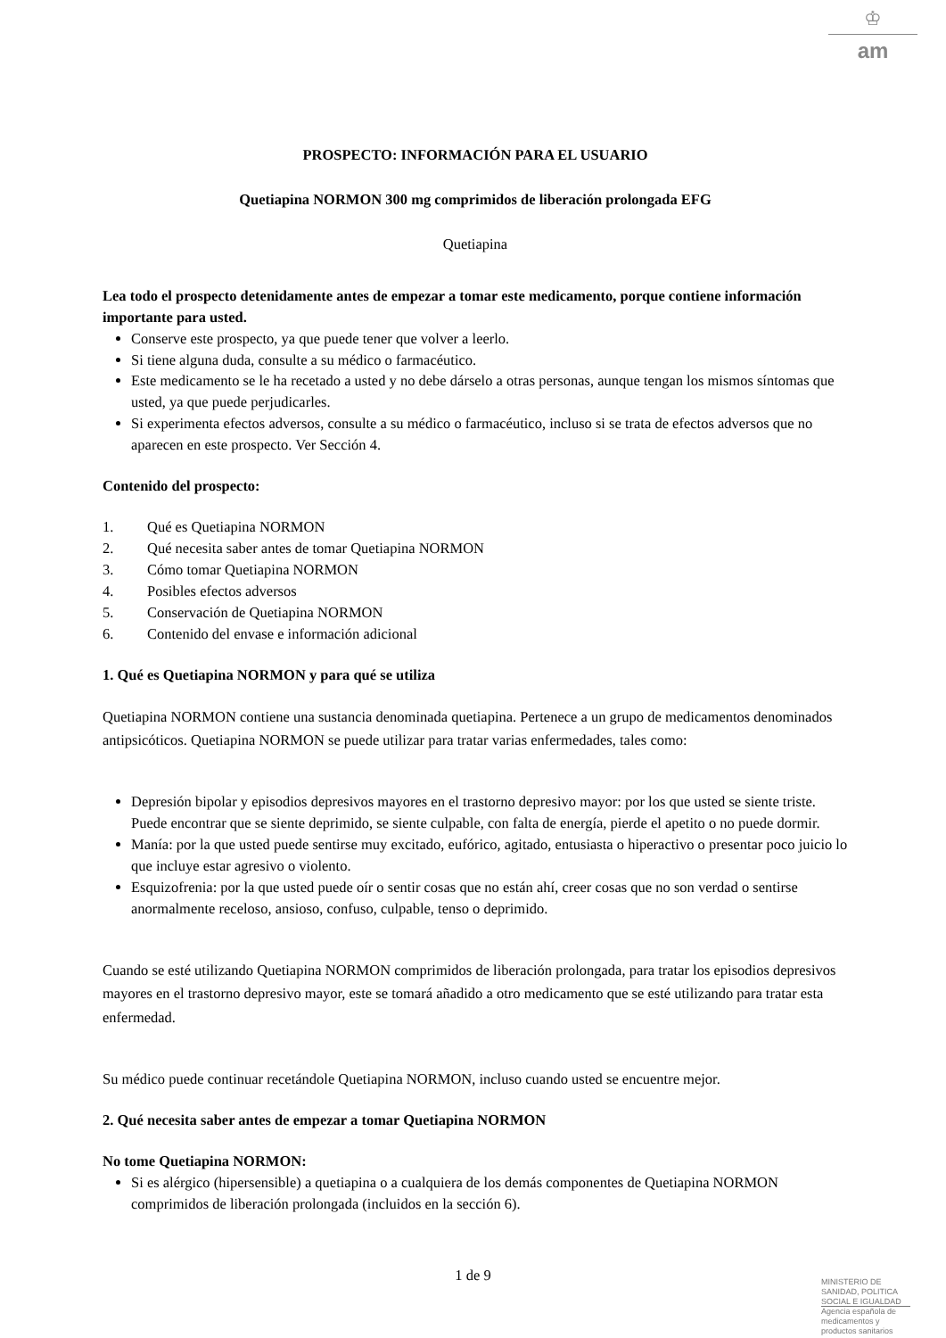♔
am
PROSPECTO: INFORMACIÓN PARA EL USUARIO
Quetiapina NORMON 300 mg comprimidos de liberación prolongada EFG
Quetiapina
Lea todo el prospecto detenidamente antes de empezar a tomar este medicamento, porque contiene información importante para usted.
Conserve este prospecto, ya que puede tener que volver a leerlo.
Si tiene alguna duda, consulte a su médico o farmacéutico.
Este medicamento se le ha recetado a usted y no debe dárselo a otras personas, aunque tengan los mismos síntomas que usted, ya que puede perjudicarles.
Si experimenta efectos adversos, consulte a su médico o farmacéutico, incluso si se trata de efectos adversos que no aparecen en este prospecto. Ver Sección 4.
Contenido del prospecto:
1. Qué es Quetiapina NORMON
2. Qué necesita saber antes de tomar Quetiapina NORMON
3. Cómo tomar Quetiapina NORMON
4. Posibles efectos adversos
5. Conservación de Quetiapina NORMON
6. Contenido del envase e información adicional
1. Qué es Quetiapina NORMON y para qué se utiliza
Quetiapina NORMON contiene una sustancia denominada quetiapina. Pertenece a un grupo de medicamentos denominados antipsicóticos. Quetiapina NORMON se puede utilizar para tratar varias enfermedades, tales como:
Depresión bipolar y episodios depresivos mayores en el trastorno depresivo mayor: por los que usted se siente triste. Puede encontrar que se siente deprimido, se siente culpable, con falta de energía, pierde el apetito o no puede dormir.
Manía: por la que usted puede sentirse muy excitado, eufórico, agitado, entusiasta o hiperactivo o presentar poco juicio lo que incluye estar agresivo o violento.
Esquizofrenia: por la que usted puede oír o sentir cosas que no están ahí, creer cosas que no son verdad o sentirse anormalmente receloso, ansioso, confuso, culpable, tenso o deprimido.
Cuando se esté utilizando Quetiapina NORMON comprimidos de liberación prolongada, para tratar los episodios depresivos mayores en el trastorno depresivo mayor, este se tomará añadido a otro medicamento que se esté utilizando para tratar esta enfermedad.
Su médico puede continuar recetándole Quetiapina NORMON, incluso cuando usted se encuentre mejor.
2. Qué necesita saber antes de empezar a tomar Quetiapina NORMON
No tome Quetiapina NORMON:
Si es alérgico (hipersensible) a quetiapina o a cualquiera de los demás componentes de Quetiapina NORMON comprimidos de liberación prolongada (incluidos en la sección 6).
1 de 9
MINISTERIO DE
SANIDAD, POLITICA
SOCIAL E IGUALDAD
Agencia española de
medicamentos y
productos sanitarios